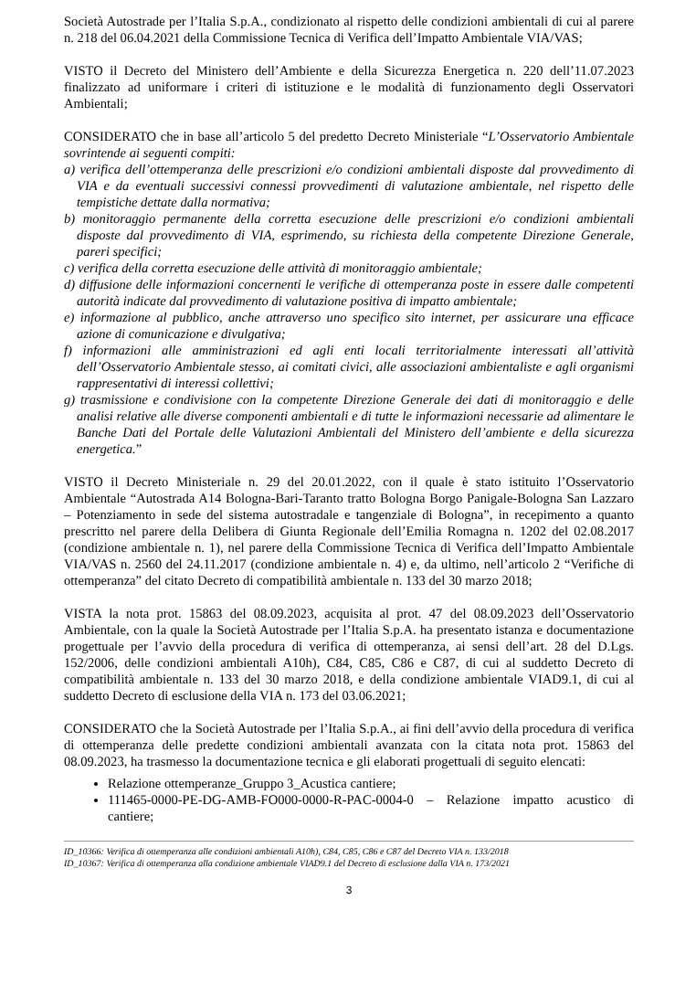Società Autostrade per l’Italia S.p.A., condizionato al rispetto delle condizioni ambientali di cui al parere n. 218 del 06.04.2021 della Commissione Tecnica di Verifica dell’Impatto Ambientale VIA/VAS;
VISTO il Decreto del Ministero dell’Ambiente e della Sicurezza Energetica n. 220 dell’11.07.2023 finalizzato ad uniformare i criteri di istituzione e le modalità di funzionamento degli Osservatori Ambientali;
CONSIDERATO che in base all’articolo 5 del predetto Decreto Ministeriale “L’Osservatorio Ambientale sovrintende ai seguenti compiti:
a) verifica dell’ottemperanza delle prescrizioni e/o condizioni ambientali disposte dal provvedimento di VIA e da eventuali successivi connessi provvedimenti di valutazione ambientale, nel rispetto delle tempistiche dettate dalla normativa;
b) monitoraggio permanente della corretta esecuzione delle prescrizioni e/o condizioni ambientali disposte dal provvedimento di VIA, esprimendo, su richiesta della competente Direzione Generale, pareri specifici;
c) verifica della corretta esecuzione delle attività di monitoraggio ambientale;
d) diffusione delle informazioni concernenti le verifiche di ottemperanza poste in essere dalle competenti autorità indicate dal provvedimento di valutazione positiva di impatto ambientale;
e) informazione al pubblico, anche attraverso uno specifico sito internet, per assicurare una efficace azione di comunicazione e divulgativa;
f) informazioni alle amministrazioni ed agli enti locali territorialmente interessati all’attività dell’Osservatorio Ambientale stesso, ai comitati civici, alle associazioni ambientaliste e agli organismi rappresentativi di interessi collettivi;
g) trasmissione e condivisione con la competente Direzione Generale dei dati di monitoraggio e delle analisi relative alle diverse componenti ambientali e di tutte le informazioni necessarie ad alimentare le Banche Dati del Portale delle Valutazioni Ambientali del Ministero dell’ambiente e della sicurezza energetica.”
VISTO il Decreto Ministeriale n. 29 del 20.01.2022, con il quale è stato istituito l’Osservatorio Ambientale “Autostrada A14 Bologna-Bari-Taranto tratto Bologna Borgo Panigale-Bologna San Lazzaro – Potenziamento in sede del sistema autostradale e tangenziale di Bologna”, in recepimento a quanto prescritto nel parere della Delibera di Giunta Regionale dell’Emilia Romagna n. 1202 del 02.08.2017 (condizione ambientale n. 1), nel parere della Commissione Tecnica di Verifica dell’Impatto Ambientale VIA/VAS n. 2560 del 24.11.2017 (condizione ambientale n. 4) e, da ultimo, nell’articolo 2 “Verifiche di ottemperanza” del citato Decreto di compatibilità ambientale n. 133 del 30 marzo 2018;
VISTA la nota prot. 15863 del 08.09.2023, acquisita al prot. 47 del 08.09.2023 dell’Osservatorio Ambientale, con la quale la Società Autostrade per l’Italia S.p.A. ha presentato istanza e documentazione progettuale per l’avvio della procedura di verifica di ottemperanza, ai sensi dell’art. 28 del D.Lgs. 152/2006, delle condizioni ambientali A10h), C84, C85, C86 e C87, di cui al suddetto Decreto di compatibilità ambientale n. 133 del 30 marzo 2018, e della condizione ambientale VIAD9.1, di cui al suddetto Decreto di esclusione della VIA n. 173 del 03.06.2021;
CONSIDERATO che la Società Autostrade per l’Italia S.p.A., ai fini dell’avvio della procedura di verifica di ottemperanza delle predette condizioni ambientali avanzata con la citata nota prot. 15863 del 08.09.2023, ha trasmesso la documentazione tecnica e gli elaborati progettuali di seguito elencati:
Relazione ottemperanze_Gruppo 3_Acustica cantiere;
111465-0000-PE-DG-AMB-FO000-0000-R-PAC-0004-0 – Relazione impatto acustico di cantiere;
ID_10366: Verifica di ottemperanza alle condizioni ambientali A10h), C84, C85, C86 e C87 del Decreto VIA n. 133/2018
ID_10367: Verifica di ottemperanza alla condizione ambientale VIAD9.1 del Decreto di esclusione dalla VIA n. 173/2021
3